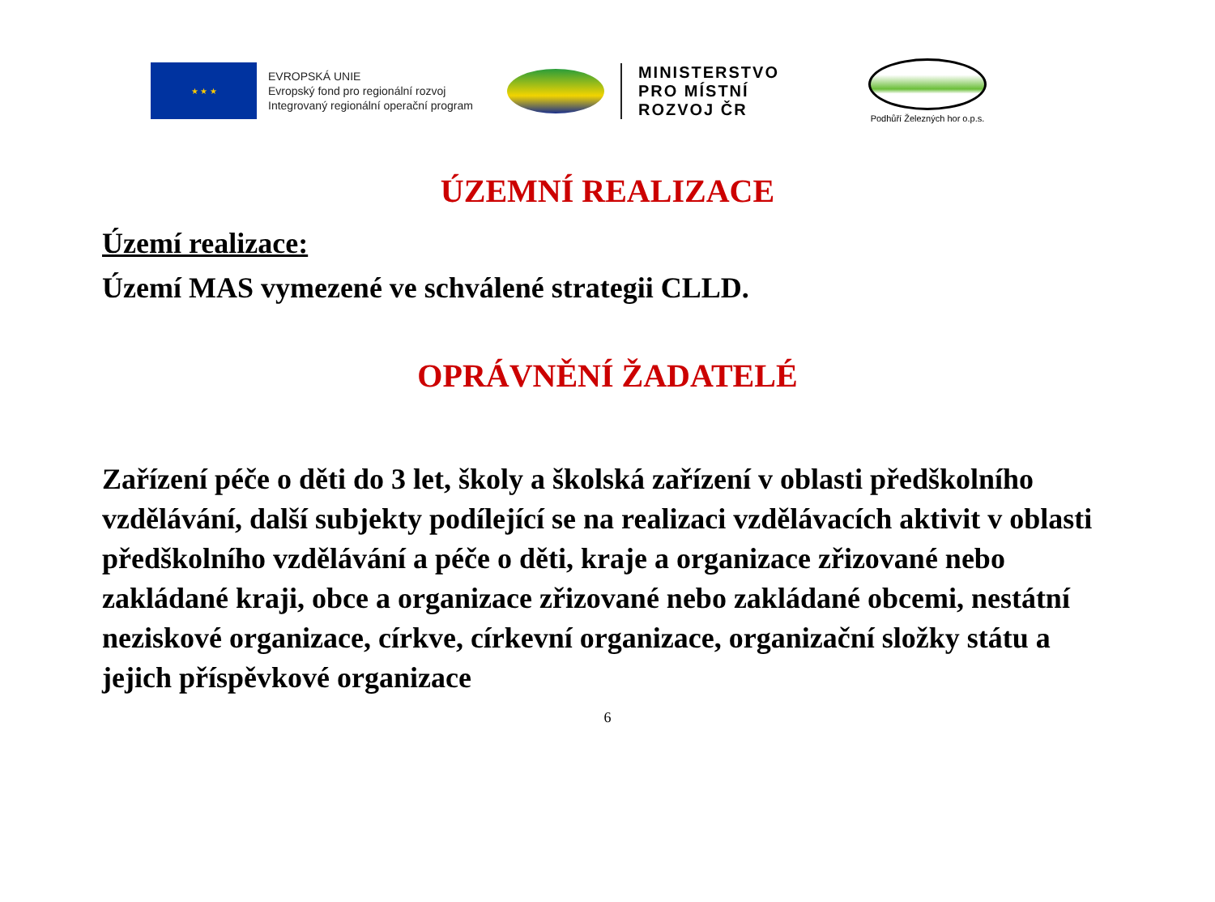★ ★ ★
EVROPSKÁ UNIE
Evropský fond pro regionální rozvoj
Integrovaný regionální operační program
MINISTERSTVO
PRO MÍSTNÍ
ROZVOJ ČR
Podhůří Železných hor o.p.s.
ÚZEMNÍ REALIZACE
Území realizace:
Území MAS vymezené ve schválené strategii CLLD.
OPRÁVNĚNÍ ŽADATELÉ
Zařízení péče o děti do 3 let, školy a školská zařízení v oblasti předškolního vzdělávání, další subjekty podílející se na realizaci vzdělávacích aktivit v oblasti předškolního vzdělávání a péče o děti, kraje a organizace zřizované nebo zakládané kraji, obce a organizace zřizované nebo zakládané obcemi, nestátní neziskové organizace, církve, církevní organizace, organizační složky státu a jejich příspěvkové organizace
6